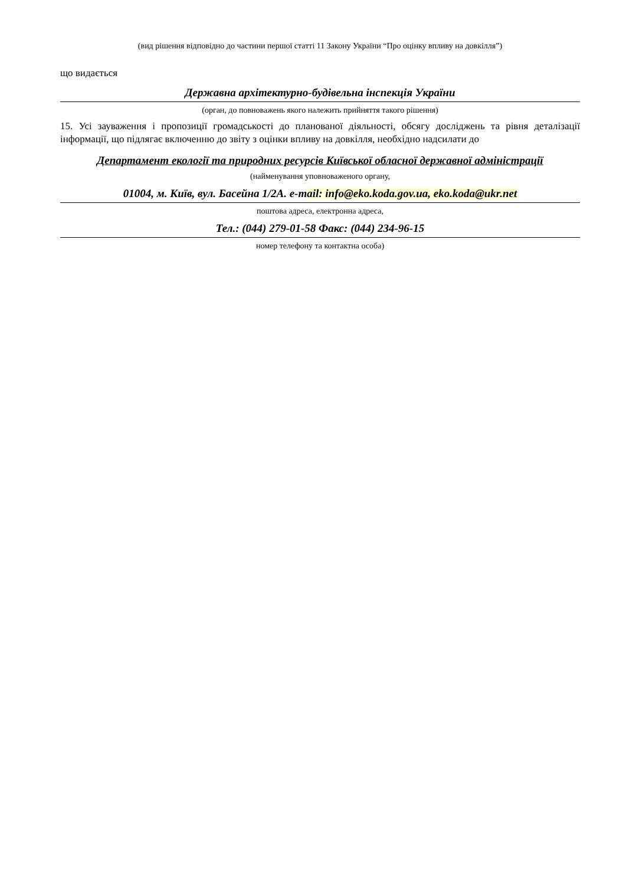(вид рішення відповідно до частини першої статті 11 Закону України “Про оцінку впливу на довкілля”)
що видається
Державна архітектурно-будівельна інспекція України
(орган, до повноважень якого належить прийняття такого рішення)
15. Усі зауваження і пропозиції громадськості до планованої діяльності, обсягу досліджень та рівня деталізації інформації, що підлягає включенню до звіту з оцінки впливу на довкілля, необхідно надсилати до
Департамент екології та природних ресурсів Київської обласної державної адміністрації
(найменування уповноваженого органу,
01004, м. Київ, вул. Басейна 1/2А. e-mail: info@eko.koda.gov.ua, eko.koda@ukr.net
поштова адреса, електронна адреса,
Тел.: (044) 279-01-58 Факс: (044) 234-96-15
номер телефону та контактна особа)